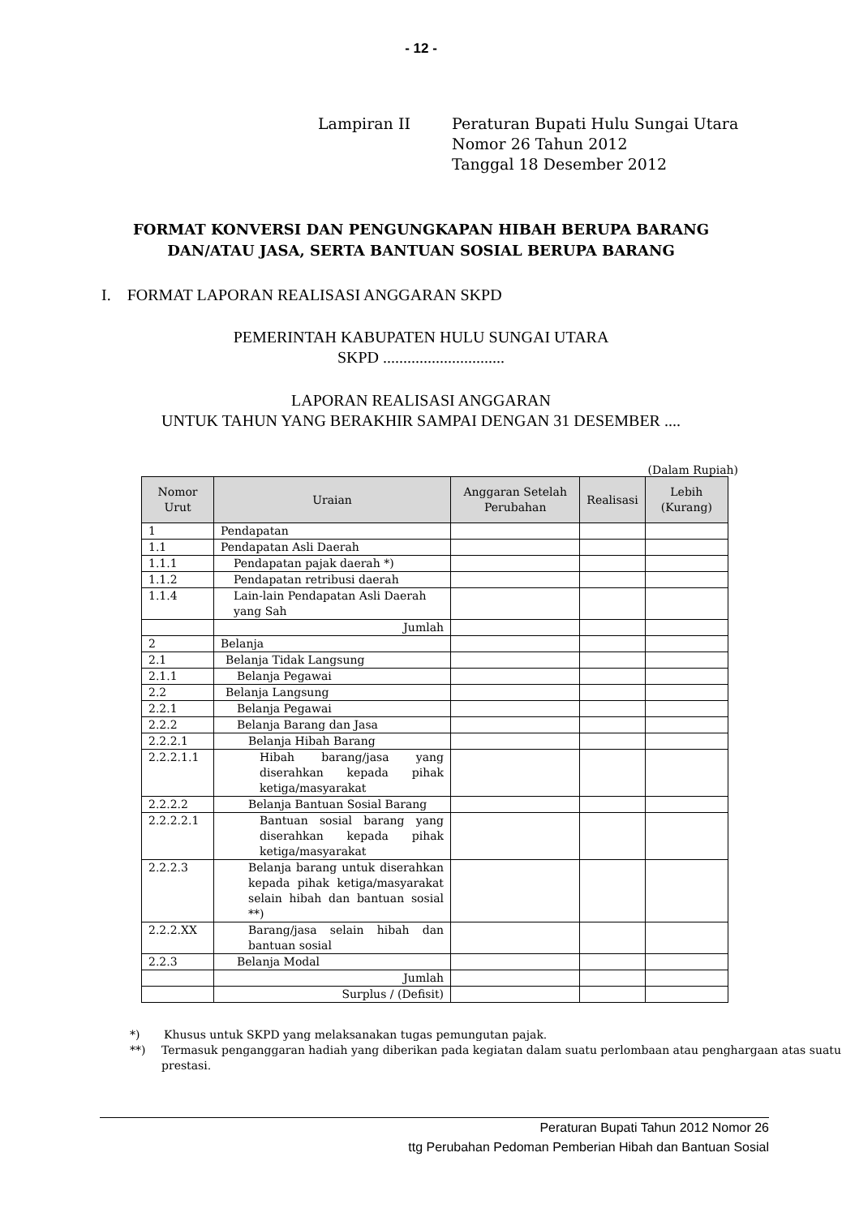- 12 -
Lampiran II Peraturan Bupati Hulu Sungai Utara
Nomor 26 Tahun 2012
Tanggal 18 Desember 2012
FORMAT KONVERSI DAN PENGUNGKAPAN HIBAH BERUPA BARANG
DAN/ATAU JASA, SERTA BANTUAN SOSIAL BERUPA BARANG
I. FORMAT LAPORAN REALISASI ANGGARAN SKPD
PEMERINTAH KABUPATEN HULU SUNGAI UTARA
SKPD ..............................
LAPORAN REALISASI ANGGARAN
UNTUK TAHUN YANG BERAKHIR SAMPAI DENGAN 31 DESEMBER ....
(Dalam Rupiah)
| Nomor Urut | Uraian | Anggaran Setelah Perubahan | Realisasi | Lebih (Kurang) |
| --- | --- | --- | --- | --- |
| 1 | Pendapatan | | | |
| 1.1 | Pendapatan Asli Daerah | | | |
| 1.1.1 | Pendapatan pajak daerah *) | | | |
| 1.1.2 | Pendapatan retribusi daerah | | | |
| 1.1.4 | Lain-lain Pendapatan Asli Daerah yang Sah | | | |
| | Jumlah | | | |
| 2 | Belanja | | | |
| 2.1 | Belanja Tidak Langsung | | | |
| 2.1.1 | Belanja Pegawai | | | |
| 2.2 | Belanja Langsung | | | |
| 2.2.1 | Belanja Pegawai | | | |
| 2.2.2 | Belanja Barang dan Jasa | | | |
| 2.2.2.1 | Belanja Hibah Barang | | | |
| 2.2.2.1.1 | Hibah barang/jasa yang diserahkan kepada pihak ketiga/masyarakat | | | |
| 2.2.2.2 | Belanja Bantuan Sosial Barang | | | |
| 2.2.2.2.1 | Bantuan sosial barang yang diserahkan kepada pihak ketiga/masyarakat | | | |
| 2.2.2.3 | Belanja barang untuk diserahkan kepada pihak ketiga/masyarakat selain hibah dan bantuan sosial **) | | | |
| 2.2.2.XX | Barang/jasa selain hibah dan bantuan sosial | | | |
| 2.2.3 | Belanja Modal | | | |
| | Jumlah | | | |
| | Surplus / (Defisit) | | | |
*) Khusus untuk SKPD yang melaksanakan tugas pemungutan pajak.
**) Termasuk penganggaran hadiah yang diberikan pada kegiatan dalam suatu perlombaan atau penghargaan atas suatu prestasi.
Peraturan Bupati Tahun 2012 Nomor 26
ttg Perubahan Pedoman Pemberian Hibah dan Bantuan Sosial